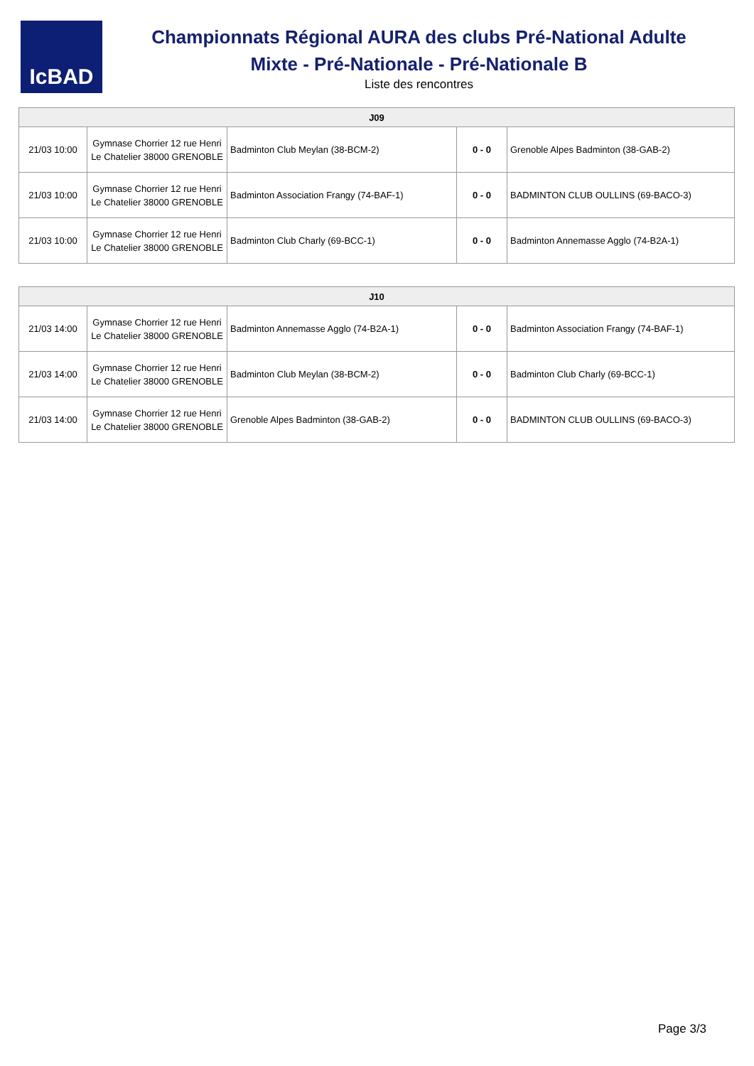IcBAD
Championnats Régional AURA des clubs Pré-National Adulte
Mixte - Pré-Nationale - Pré-Nationale B
Liste des rencontres
| J09 | | | | |
| --- | --- | --- | --- | --- |
| 21/03 10:00 | Gymnase Chorrier 12 rue Henri Le Chatelier 38000 GRENOBLE | Badminton Club Meylan (38-BCM-2) | 0 - 0 | Grenoble Alpes Badminton (38-GAB-2) |
| 21/03 10:00 | Gymnase Chorrier 12 rue Henri Le Chatelier 38000 GRENOBLE | Badminton Association Frangy (74-BAF-1) | 0 - 0 | BADMINTON CLUB OULLINS (69-BACO-3) |
| 21/03 10:00 | Gymnase Chorrier 12 rue Henri Le Chatelier 38000 GRENOBLE | Badminton Club Charly (69-BCC-1) | 0 - 0 | Badminton Annemasse Agglo (74-B2A-1) |
| J10 | | | | |
| --- | --- | --- | --- | --- |
| 21/03 14:00 | Gymnase Chorrier 12 rue Henri Le Chatelier 38000 GRENOBLE | Badminton Annemasse Agglo (74-B2A-1) | 0 - 0 | Badminton Association Frangy (74-BAF-1) |
| 21/03 14:00 | Gymnase Chorrier 12 rue Henri Le Chatelier 38000 GRENOBLE | Badminton Club Meylan (38-BCM-2) | 0 - 0 | Badminton Club Charly (69-BCC-1) |
| 21/03 14:00 | Gymnase Chorrier 12 rue Henri Le Chatelier 38000 GRENOBLE | Grenoble Alpes Badminton (38-GAB-2) | 0 - 0 | BADMINTON CLUB OULLINS (69-BACO-3) |
Page 3/3